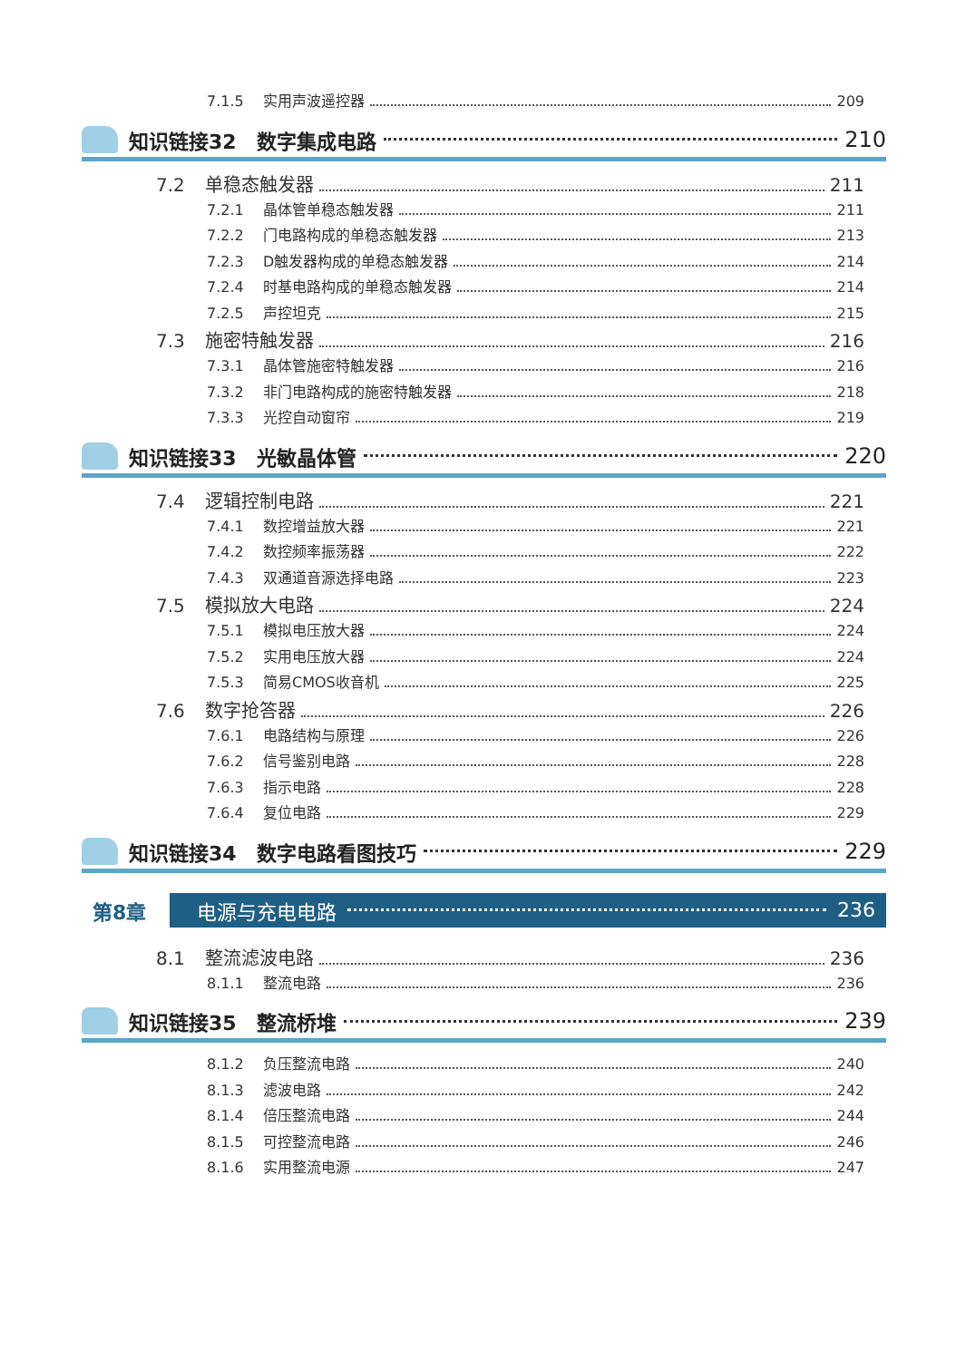7.1.5 实用声波遥控器 209
知识链接32　数字集成电路 210
7.2 单稳态触发器 211
7.2.1 晶体管单稳态触发器 211
7.2.2 门电路构成的单稳态触发器 213
7.2.3 D触发器构成的单稳态触发器 214
7.2.4 时基电路构成的单稳态触发器 214
7.2.5 声控坦克 215
7.3 施密特触发器 216
7.3.1 晶体管施密特触发器 216
7.3.2 非门电路构成的施密特触发器 218
7.3.3 光控自动窗帘 219
知识链接33　光敏晶体管 220
7.4 逻辑控制电路 221
7.4.1 数控增益放大器 221
7.4.2 数控频率振荡器 222
7.4.3 双通道音源选择电路 223
7.5 模拟放大电路 224
7.5.1 模拟电压放大器 224
7.5.2 实用电压放大器 224
7.5.3 简易CMOS收音机 225
7.6 数字抢答器 226
7.6.1 电路结构与原理 226
7.6.2 信号鉴别电路 228
7.6.3 指示电路 228
7.6.4 复位电路 229
知识链接34　数字电路看图技巧 229
第8章 电源与充电电路 236
8.1 整流滤波电路 236
8.1.1 整流电路 236
知识链接35　整流桥堆 239
8.1.2 负压整流电路 240
8.1.3 滤波电路 242
8.1.4 倍压整流电路 244
8.1.5 可控整流电路 246
8.1.6 实用整流电源 247